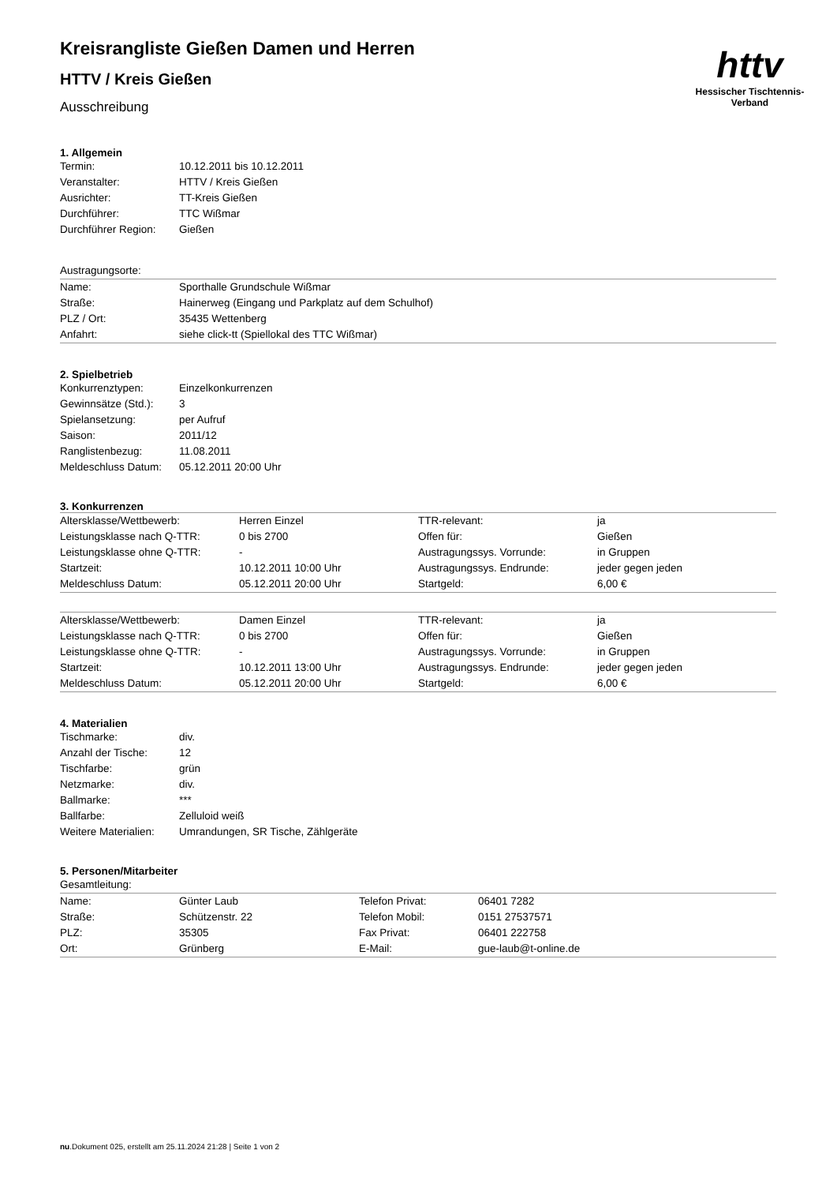httv
Hessischer Tischtennis-Verband
Kreisrangliste Gießen Damen und Herren
HTTV / Kreis Gießen
Ausschreibung
1. Allgemein
| Termin: | 10.12.2011 bis 10.12.2011 |
| Veranstalter: | HTTV / Kreis Gießen |
| Ausrichter: | TT-Kreis Gießen |
| Durchführer: | TTC Wißmar |
| Durchführer Region: | Gießen |
| Austragungsorte: |
| Name: | Sporthalle Grundschule Wißmar |
| Straße: | Hainerweg (Eingang und Parkplatz auf dem Schulhof) |
| PLZ / Ort: | 35435 Wettenberg |
| Anfahrt: | siehe click-tt (Spiellokal des TTC Wißmar) |
2. Spielbetrieb
| Konkurrenztypen: | Einzelkonkurrenzen |
| Gewinnsätze (Std.): | 3 |
| Spielansetzung: | per Aufruf |
| Saison: | 2011/12 |
| Ranglistenbezug: | 11.08.2011 |
| Meldeschluss Datum: | 05.12.2011 20:00 Uhr |
3. Konkurrenzen
| Altersklasse/Wettbewerb: | Herren Einzel | TTR-relevant: | ja |
| Leistungsklasse nach Q-TTR: | 0 bis 2700 | Offen für: | Gießen |
| Leistungsklasse ohne Q-TTR: | - | Austragungssys. Vorrunde: | in Gruppen |
| Startzeit: | 10.12.2011 10:00 Uhr | Austragungssys. Endrunde: | jeder gegen jeden |
| Meldeschluss Datum: | 05.12.2011 20:00 Uhr | Startgeld: | 6,00 € |
| Altersklasse/Wettbewerb: | Damen Einzel | TTR-relevant: | ja |
| Leistungsklasse nach Q-TTR: | 0 bis 2700 | Offen für: | Gießen |
| Leistungsklasse ohne Q-TTR: | - | Austragungssys. Vorrunde: | in Gruppen |
| Startzeit: | 10.12.2011 13:00 Uhr | Austragungssys. Endrunde: | jeder gegen jeden |
| Meldeschluss Datum: | 05.12.2011 20:00 Uhr | Startgeld: | 6,00 € |
4. Materialien
| Tischmarke: | div. |
| Anzahl der Tische: | 12 |
| Tischfarbe: | grün |
| Netzmarke: | div. |
| Ballmarke: | *** |
| Ballfarbe: | Zelluloid weiß |
| Weitere Materialien: | Umrandungen, SR Tische, Zählgeräte |
5. Personen/Mitarbeiter
| Gesamtleitung: |
| Name: | Günter Laub | Telefon Privat: | 06401 7282 |
| Straße: | Schützenstr. 22 | Telefon Mobil: | 0151 27537571 |
| PLZ: | 35305 | Fax Privat: | 06401 222758 |
| Ort: | Grünberg | E-Mail: | gue-laub@t-online.de |
nu.Dokument 025, erstellt am 25.11.2024 21:28 | Seite 1 von 2